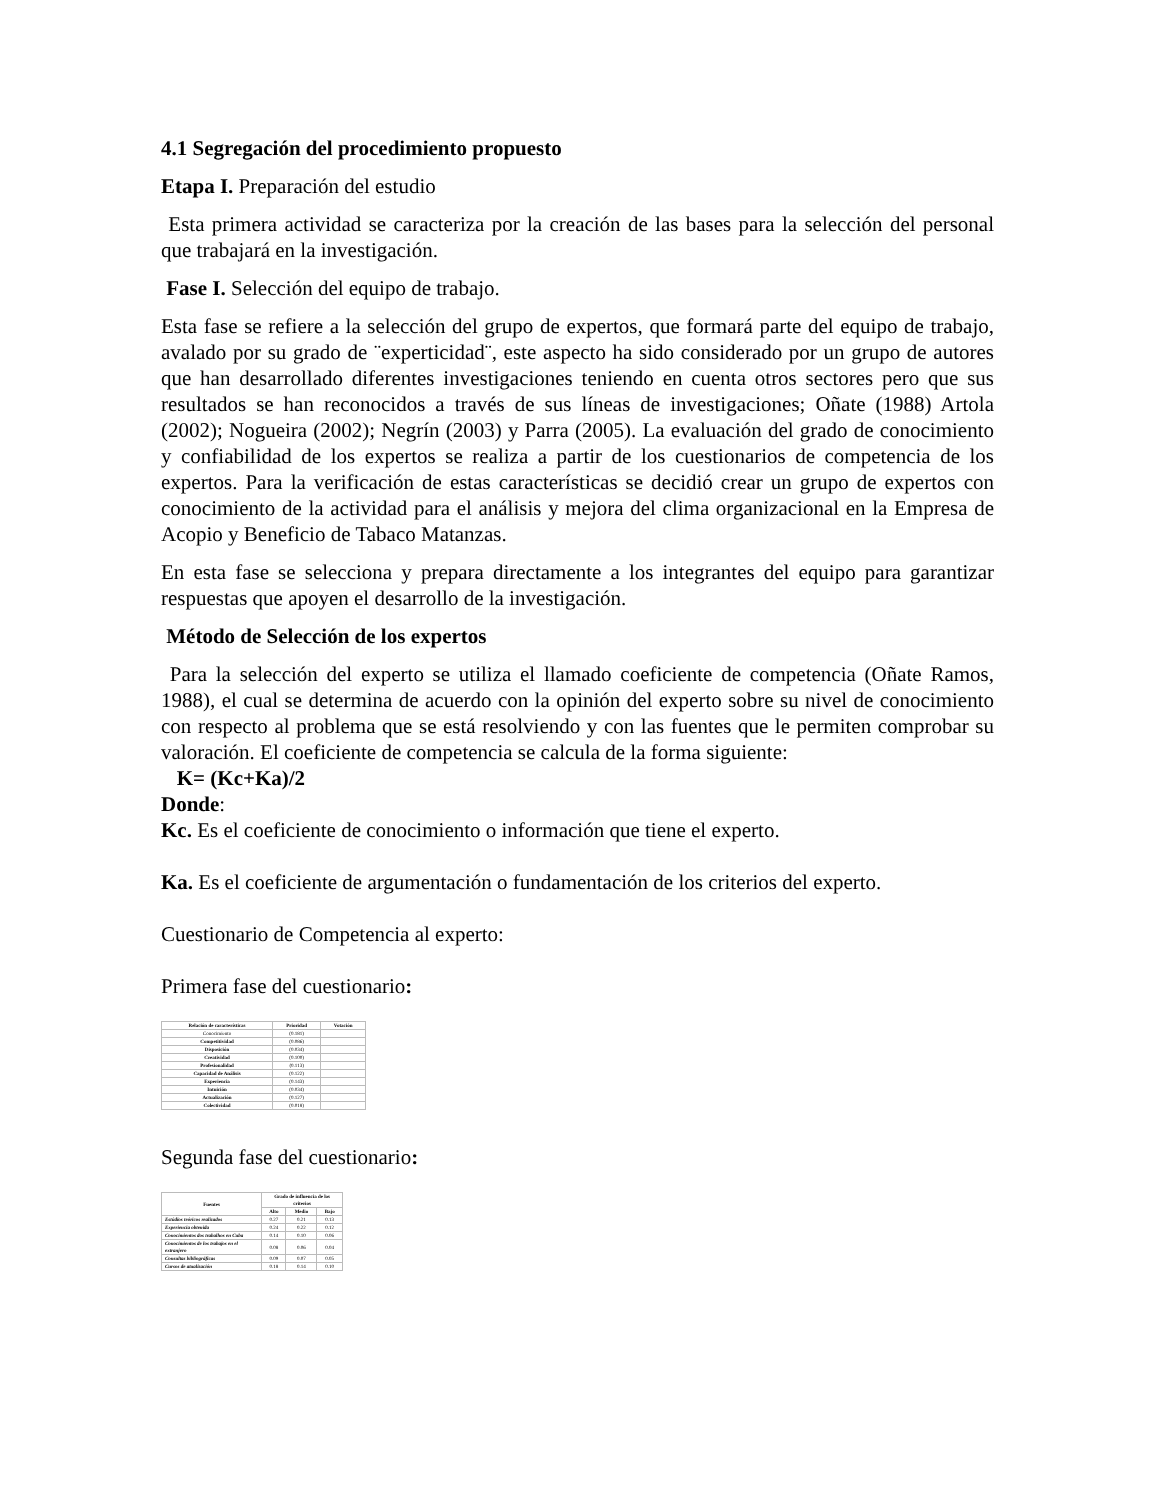4.1 Segregación del procedimiento propuesto
Etapa I. Preparación del estudio
Esta primera actividad se caracteriza por la creación de las bases para la selección del personal que trabajará en la investigación.
Fase I. Selección del equipo de trabajo.
Esta fase se refiere a la selección del grupo de expertos, que formará parte del equipo de trabajo, avalado por su grado de ¨experticidad¨, este aspecto ha sido considerado por un grupo de autores que han desarrollado diferentes investigaciones teniendo en cuenta otros sectores pero que sus resultados se han reconocidos a través de sus líneas de investigaciones; Oñate (1988) Artola (2002); Nogueira (2002); Negrín (2003) y Parra (2005). La evaluación del grado de conocimiento y confiabilidad de los expertos se realiza a partir de los cuestionarios de competencia de los expertos. Para la verificación de estas características se decidió crear un grupo de expertos con conocimiento de la actividad para el análisis y mejora del clima organizacional en la Empresa de Acopio y Beneficio de Tabaco Matanzas.
En esta fase se selecciona y prepara directamente a los integrantes del equipo para garantizar respuestas que apoyen el desarrollo de la investigación.
Método de Selección de los expertos
Para la selección del experto se utiliza el llamado coeficiente de competencia (Oñate Ramos, 1988), el cual se determina de acuerdo con la opinión del experto sobre su nivel de conocimiento con respecto al problema que se está resolviendo y con las fuentes que le permiten comprobar su valoración. El coeficiente de competencia se calcula de la forma siguiente:
K= (Kc+Ka)/2
Donde:
Kc. Es el coeficiente de conocimiento o información que tiene el experto.
Ka. Es el coeficiente de argumentación o fundamentación de los criterios del experto.
Cuestionario de Competencia al experto:
Primera fase del cuestionario:
| Relación de características | Prioridad | Votación |
| --- | --- | --- |
| Conocimiento | (0.181) | |
| Competitividad | (0.086) | |
| Disposición | (0.034) | |
| Creatividad | (0.100) | |
| Profesionalidad | (0.113) | |
| Capacidad de Análisis | (0.122) | |
| Experiencia | (0.143) | |
| Intuición | (0.034) | |
| Actualización | (0.127) | |
| Colectividad | (0.018) | |
Segunda fase del cuestionario:
| Fuentes | Grado de influencia de los criterios | | |
| --- | --- | --- | --- |
| | Alto | Medio | Bajo |
| Estúdios teóricos realizados | 0.27 | 0.21 | 0.13 |
| Experiencia obtenida | 0.24 | 0.22 | 0.12 |
| Conocimientos dos trabalhos en Cuba | 0.14 | 0.10 | 0.06 |
| Conocimientos de los trabajos en el extranjero | 0.08 | 0.06 | 0.04 |
| Consultas bibliográficas | 0.09 | 0.07 | 0.05 |
| Cursos de atualización | 0.18 | 0.14 | 0.10 |